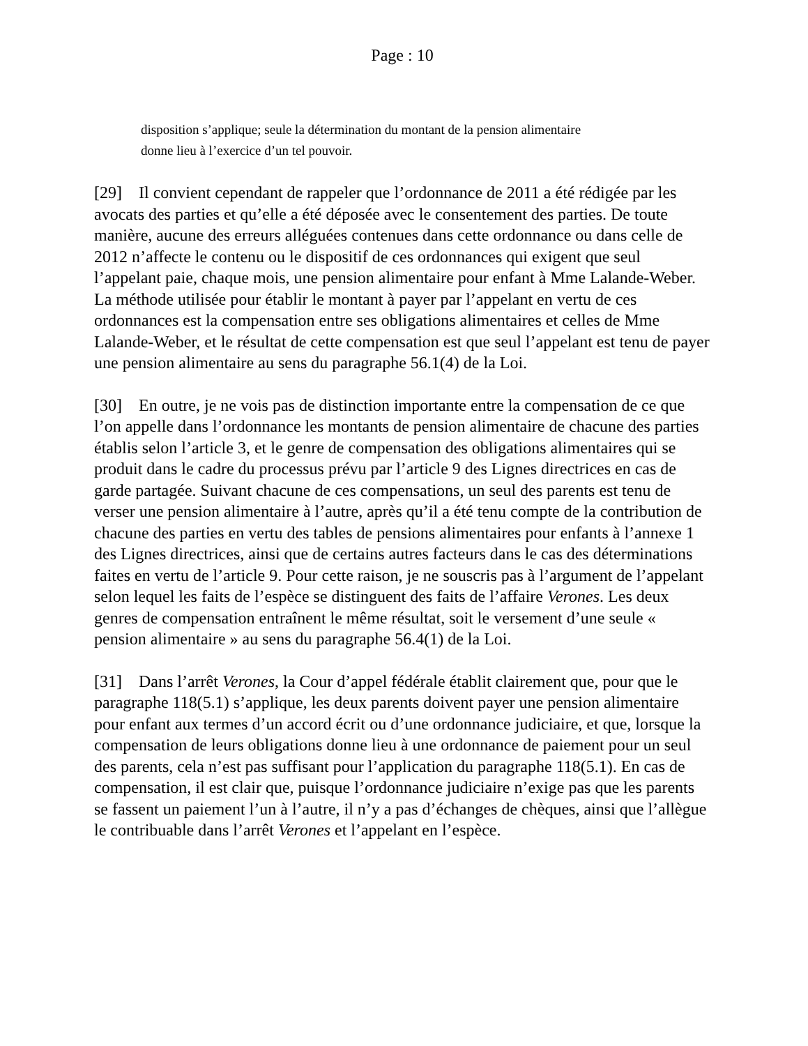Page : 10
disposition s’applique; seule la détermination du montant de la pension alimentaire donne lieu à l’exercice d’un tel pouvoir.
[29] Il convient cependant de rappeler que l’ordonnance de 2011 a été rédigée par les avocats des parties et qu’elle a été déposée avec le consentement des parties. De toute manière, aucune des erreurs alléguées contenues dans cette ordonnance ou dans celle de 2012 n’affecte le contenu ou le dispositif de ces ordonnances qui exigent que seul l’appelant paie, chaque mois, une pension alimentaire pour enfant à Mme Lalande-Weber. La méthode utilisée pour établir le montant à payer par l’appelant en vertu de ces ordonnances est la compensation entre ses obligations alimentaires et celles de Mme Lalande-Weber, et le résultat de cette compensation est que seul l’appelant est tenu de payer une pension alimentaire au sens du paragraphe 56.1(4) de la Loi.
[30] En outre, je ne vois pas de distinction importante entre la compensation de ce que l’on appelle dans l’ordonnance les montants de pension alimentaire de chacune des parties établis selon l’article 3, et le genre de compensation des obligations alimentaires qui se produit dans le cadre du processus prévu par l’article 9 des Lignes directrices en cas de garde partagée. Suivant chacune de ces compensations, un seul des parents est tenu de verser une pension alimentaire à l’autre, après qu’il a été tenu compte de la contribution de chacune des parties en vertu des tables de pensions alimentaires pour enfants à l’annexe 1 des Lignes directrices, ainsi que de certains autres facteurs dans le cas des déterminations faites en vertu de l’article 9. Pour cette raison, je ne souscris pas à l’argument de l’appelant selon lequel les faits de l’espèce se distinguent des faits de l’affaire Verones. Les deux genres de compensation entraînent le même résultat, soit le versement d’une seule « pension alimentaire » au sens du paragraphe 56.4(1) de la Loi.
[31] Dans l’arrêt Verones, la Cour d’appel fédérale établit clairement que, pour que le paragraphe 118(5.1) s’applique, les deux parents doivent payer une pension alimentaire pour enfant aux termes d’un accord écrit ou d’une ordonnance judiciaire, et que, lorsque la compensation de leurs obligations donne lieu à une ordonnance de paiement pour un seul des parents, cela n’est pas suffisant pour l’application du paragraphe 118(5.1). En cas de compensation, il est clair que, puisque l’ordonnance judiciaire n’exige pas que les parents se fassent un paiement l’un à l’autre, il n’y a pas d’échanges de chèques, ainsi que l’allègue le contribuable dans l’arrêt Verones et l’appelant en l’espèce.